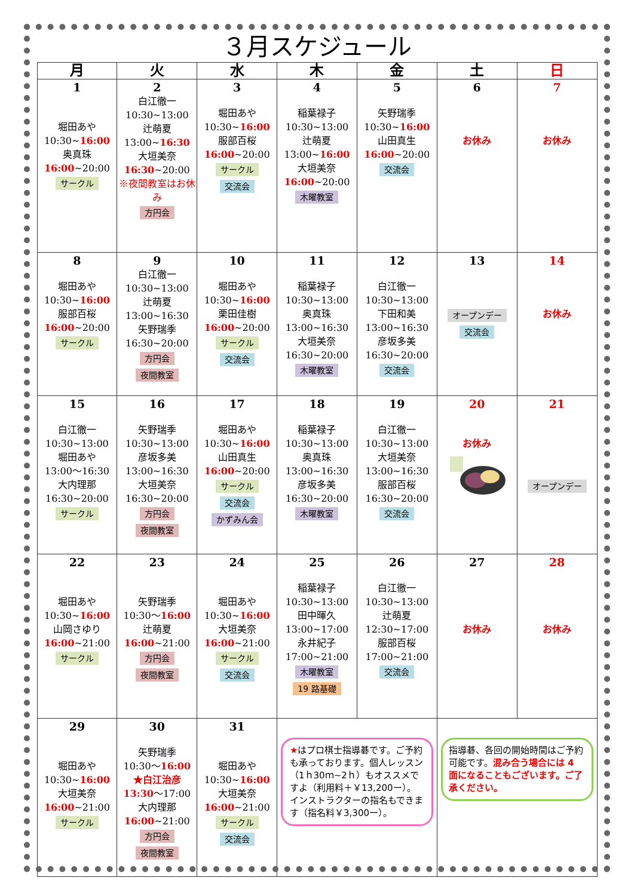３月スケジュール
| 月 | 火 | 水 | 木 | 金 | 土 | 日 |
| --- | --- | --- | --- | --- | --- | --- |
| 1 堀田あや 10:30~ 16:00 奥真珠 16:00 ~20:00 サークル | 2 白江徹一 10:30~13:00 辻萌夏 13:00~ 16:30 大垣美奈 16:30 ~20:00 ※夜間教室はお休み 方円会 | 3 堀田あや 10:30~ 16:00 服部百桜 16:00 ~20:00 サークル 交流会 | 4 稲葉禄子 10:30~13:00 辻萌夏 13:00~ 16:00 大垣美奈 16:00 ~20:00 木曜教室 | 5 矢野瑞季 10:30~ 16:00 山田真生 16:00 ~20:00 交流会 | 6 お休み | 7 お休み |
| 8 堀田あや 10:30~ 16:00 服部百桜 16:00 ~20:00 サークル | 9 白江徹一 10:30~13:00 辻萌夏 13:00~16:30 矢野瑞季 16:30~20:00 方円会 夜間教室 | 10 堀田あや 10:30~ 16:00 栗田佳樹 16:00 ~20:00 サークル 交流会 | 11 稲葉禄子 10:30~13:00 奥真珠 13:00~16:30 大垣美奈 16:30~20:00 木曜教室 | 12 白江徹一 10:30~13:00 下田和美 13:00~16:30 彦坂多美 16:30~20:00 交流会 | 13 オープンデー 交流会 | 14 お休み |
| 15 白江徹一 10:30~13:00 堀田あや 13:00～16:30 大内理那 16:30~20:00 サークル | 16 矢野瑞季 10:30~13:00 彦坂多美 13:00~16:30 大垣美奈 16:30~20:00 方円会 夜間教室 | 17 堀田あや 10:30~ 16:00 山田真生 16:00 ~20:00 サークル 交流会 かずみん会 | 18 稲葉禄子 10:30~13:00 奥真珠 13:00~16:30 彦坂多美 16:30~20:00 木曜教室 | 19 白江徹一 10:30~13:00 大垣美奈 13:00~16:30 服部百桜 16:30~20:00 交流会 | 20 お休み | 21 オープンデー |
| 22 堀田あや 10:30~ 16:00 山岡さゆり 16:00 ~21:00 サークル | 23 矢野瑞季 10:30～ 16:00 辻萌夏 16:00 ~21:00 方円会 夜間教室 | 24 堀田あや 10:30~ 16:00 大垣美奈 16:00 ~21:00 サークル 交流会 | 25 稲葉禄子 10:30~13:00 田中暉久 13:00~17:00 永井紀子 17:00~21:00 木曜教室 19 路基礎 | 26 白江徹一 10:30~13:00 辻萌夏 12:30~17:00 服部百桜 17:00~21:00 交流会 | 27 お休み | 28 お休み |
| 29 堀田あや 10:30~ 16:00 大垣美奈 16:00 ~21:00 サークル | 30 矢野瑞季 10:30～ 16:00 ★白江治彦 13:30 ～17:00 大内理那 16:00 ~21:00 方円会 夜間教室 | 31 堀田あや 10:30~ 16:00 大垣美奈 16:00 ~21:00 サークル 交流会 | ★ はプロ棋士指導碁です。ご予約も承っております。個人レッスン（1ｈ30ｍ~2ｈ）もオススメですよ（利用料＋￥13,200ー）。インストラクターの指名もできます（指名料￥3,300ー）。 | | 指導碁、各回の開始時間はご予約可能です。 混み合う場合には 4 面になることもございます。ご了承ください。 | |